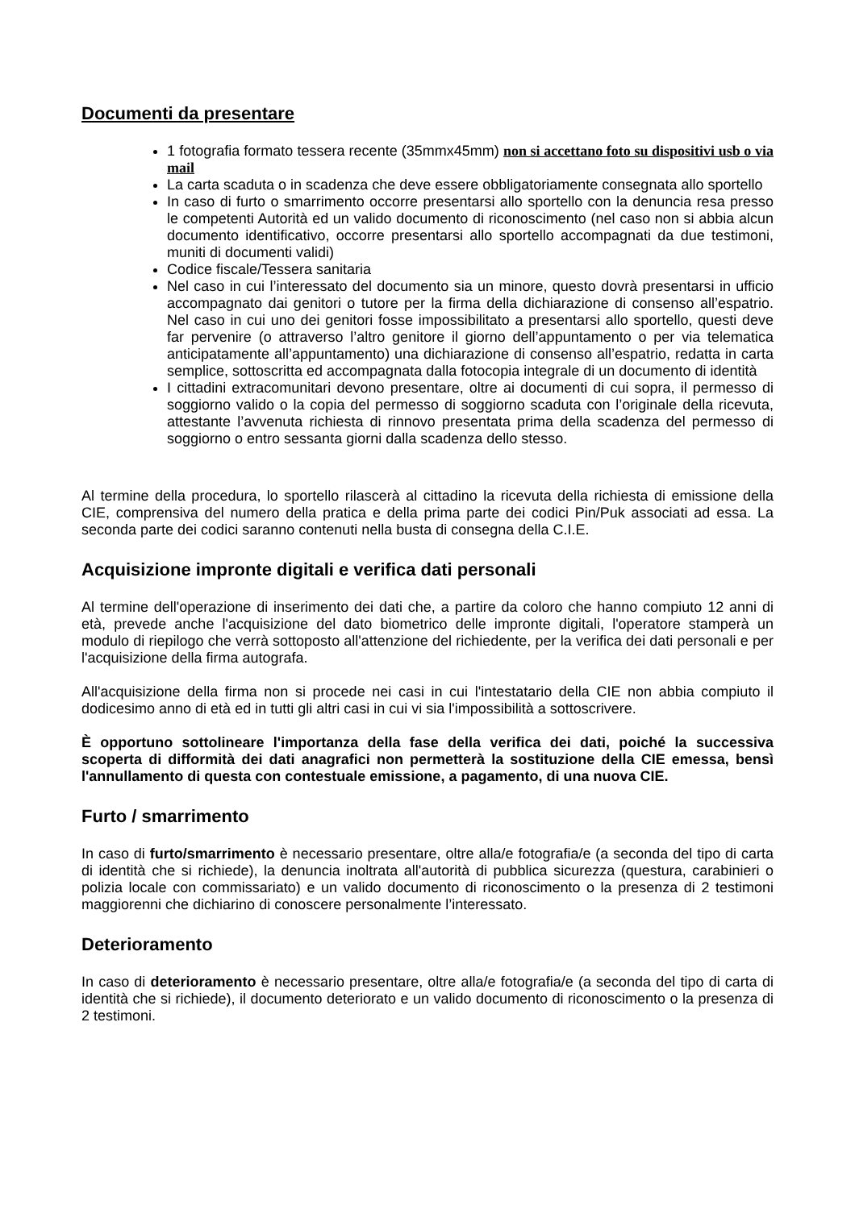Documenti da presentare
1 fotografia formato tessera recente (35mmx45mm) non si accettano foto su dispositivi usb o via mail
La carta scaduta o in scadenza che deve essere obbligatoriamente consegnata allo sportello
In caso di furto o smarrimento occorre presentarsi allo sportello con la denuncia resa presso le competenti Autorità ed un valido documento di riconoscimento (nel caso non si abbia alcun documento identificativo, occorre presentarsi allo sportello accompagnati da due testimoni, muniti di documenti validi)
Codice fiscale/Tessera sanitaria
Nel caso in cui l’interessato del documento sia un minore, questo dovrà presentarsi in ufficio accompagnato dai genitori o tutore per la firma della dichiarazione di consenso all’espatrio. Nel caso in cui uno dei genitori fosse impossibilitato a presentarsi allo sportello, questi deve far pervenire (o attraverso l’altro genitore il giorno dell’appuntamento o per via telematica anticipatamente all’appuntamento) una dichiarazione di consenso all’espatrio, redatta in carta semplice, sottoscritta ed accompagnata dalla fotocopia integrale di un documento di identità
I cittadini extracomunitari devono presentare, oltre ai documenti di cui sopra, il permesso di soggiorno valido o la copia del permesso di soggiorno scaduta con l’originale della ricevuta, attestante l’avvenuta richiesta di rinnovo presentata prima della scadenza del permesso di soggiorno o entro sessanta giorni dalla scadenza dello stesso.
Al termine della procedura, lo sportello rilascerà al cittadino la ricevuta della richiesta di emissione della CIE, comprensiva del numero della pratica e della prima parte dei codici Pin/Puk associati ad essa. La seconda parte dei codici saranno contenuti nella busta di consegna della C.I.E.
Acquisizione impronte digitali e verifica dati personali
Al termine dell'operazione di inserimento dei dati che, a partire da coloro che hanno compiuto 12 anni di età, prevede anche l'acquisizione del dato biometrico delle impronte digitali, l'operatore stamperà un modulo di riepilogo che verrà sottoposto all'attenzione del richiedente, per la verifica dei dati personali e per l'acquisizione della firma autografa.
All'acquisizione della firma non si procede nei casi in cui l'intestatario della CIE non abbia compiuto il dodicesimo anno di età ed in tutti gli altri casi in cui vi sia l'impossibilità a sottoscrivere.
È opportuno sottolineare l'importanza della fase della verifica dei dati, poiché la successiva scoperta di difformità dei dati anagrafici non permetterà la sostituzione della CIE emessa, bensì l'annullamento di questa con contestuale emissione, a pagamento, di una nuova CIE.
Furto / smarrimento
In caso di furto/smarrimento è necessario presentare, oltre alla/e fotografia/e (a seconda del tipo di carta di identità che si richiede), la denuncia inoltrata all'autorità di pubblica sicurezza (questura, carabinieri o polizia locale con commissariato) e un valido documento di riconoscimento o la presenza di 2 testimoni maggiorenni che dichiarino di conoscere personalmente l’interessato.
Deterioramento
In caso di deterioramento è necessario presentare, oltre alla/e fotografia/e (a seconda del tipo di carta di identità che si richiede), il documento deteriorato e un valido documento di riconoscimento o la presenza di 2 testimoni.